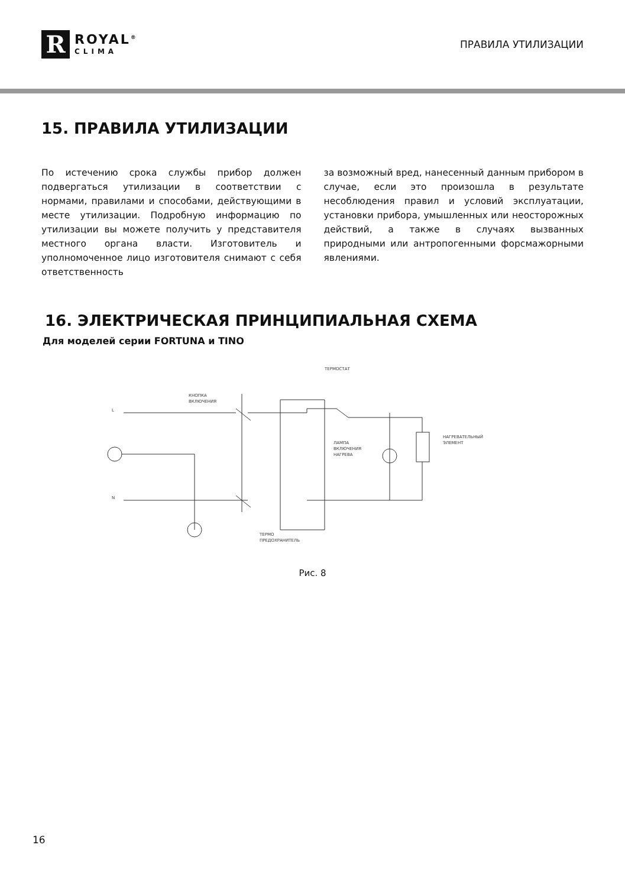R
ROYAL<sup>®</sup>
CLIMA
ПРАВИЛА УТИЛИЗАЦИИ
15. ПРАВИЛА УТИЛИЗАЦИИ
По истечению срока службы прибор должен подвергаться утилизации в соответствии с нормами, правилами и способами, действующими в месте утилизации. Подробную информацию по утилизации вы можете получить у представителя местного органа власти. Изготовитель и уполномоченное лицо изготовителя снимают с себя ответственность
за возможный вред, нанесенный данным прибором в случае, если это произошла в результате несоблюдения правил и условий эксплуатации, установки прибора, умышленных или неосторожных действий, а также в случаях вызванных природными или антропогенными форсмажорными явлениями.
16. ЭЛЕКТРИЧЕСКАЯ ПРИНЦИПИАЛЬНАЯ СХЕМА
Для моделей серии FORTUNA и TINO
ТЕРМОСТАТ
КНОПКА
ВКЛЮЧЕНИЯ
L
N
ЛАМПА
ВКЛЮЧЕНИЯ
НАГРЕВА
НАГРЕВАТЕЛЬНЫЙ
ЭЛЕМЕНТ
ТЕРМО
ПРЕДОХРАНИТЕЛЬ
Рис. 8
16